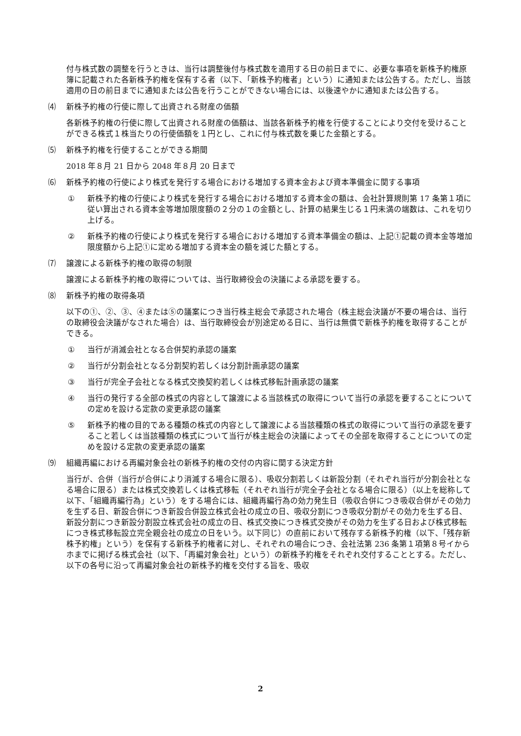付与株式数の調整を行うときは、当行は調整後付与株式数を適用する日の前日までに、必要な事項を新株予約権原簿に記載された各新株予約権を保有する者（以下、「新株予約権者」という）に通知または公告する。ただし、当該適用の日の前日までに通知または公告を行うことができない場合には、以後速やかに通知または公告する。
⑷ 新株予約権の行使に際して出資される財産の価額
各新株予約権の行使に際して出資される財産の価額は、当該各新株予約権を行使することにより交付を受けることができる株式１株当たりの行使価額を１円とし、これに付与株式数を乗じた金額とする。
⑸ 新株予約権を行使することができる期間
2018 年８月 21 日から 2048 年８月 20 日まで
⑹ 新株予約権の行使により株式を発行する場合における増加する資本金および資本準備金に関する事項
① 新株予約権の行使により株式を発行する場合における増加する資本金の額は、会社計算規則第 17 条第１項に従い算出される資本金等増加限度額の２分の１の金額とし、計算の結果生じる１円未満の端数は、これを切り上げる。
② 新株予約権の行使により株式を発行する場合における増加する資本準備金の額は、上記①記載の資本金等増加限度額から上記①に定める増加する資本金の額を減じた額とする。
⑺ 譲渡による新株予約権の取得の制限
譲渡による新株予約権の取得については、当行取締役会の決議による承認を要する。
⑻ 新株予約権の取得条項
以下の①、②、③、④または⑤の議案につき当行株主総会で承認された場合（株主総会決議が不要の場合は、当行の取締役会決議がなされた場合）は、当行取締役会が別途定める日に、当行は無償で新株予約権を取得することができる。
① 当行が消滅会社となる合併契約承認の議案
② 当行が分割会社となる分割契約若しくは分割計画承認の議案
③ 当行が完全子会社となる株式交換契約若しくは株式移転計画承認の議案
④ 当行の発行する全部の株式の内容として譲渡による当該株式の取得について当行の承認を要することについての定めを設ける定款の変更承認の議案
⑤ 新株予約権の目的である種類の株式の内容として譲渡による当該種類の株式の取得について当行の承認を要すること若しくは当該種類の株式について当行が株主総会の決議によってその全部を取得することについての定めを設ける定款の変更承認の議案
⑼ 組織再編における再編対象会社の新株予約権の交付の内容に関する決定方針
当行が、合併（当行が合併により消滅する場合に限る）、吸収分割若しくは新設分割（それぞれ当行が分割会社となる場合に限る）または株式交換若しくは株式移転（それぞれ当行が完全子会社となる場合に限る）（以上を総称して以下、「組織再編行為」という）をする場合には、組織再編行為の効力発生日（吸収合併につき吸収合併がその効力を生ずる日、新設合併につき新設合併設立株式会社の成立の日、吸収分割につき吸収分割がその効力を生ずる日、新設分割につき新設分割設立株式会社の成立の日、株式交換につき株式交換がその効力を生ずる日および株式移転につき株式移転設立完全親会社の成立の日をいう。以下同じ）の直前において残存する新株予約権（以下、「残存新株予約権」という）を保有する新株予約権者に対し、それぞれの場合につき、会社法第 236 条第１項第８号イからホまでに掲げる株式会社（以下、「再編対象会社」という）の新株予約権をそれぞれ交付することとする。ただし、以下の各号に沿って再編対象会社の新株予約権を交付する旨を、吸収
2